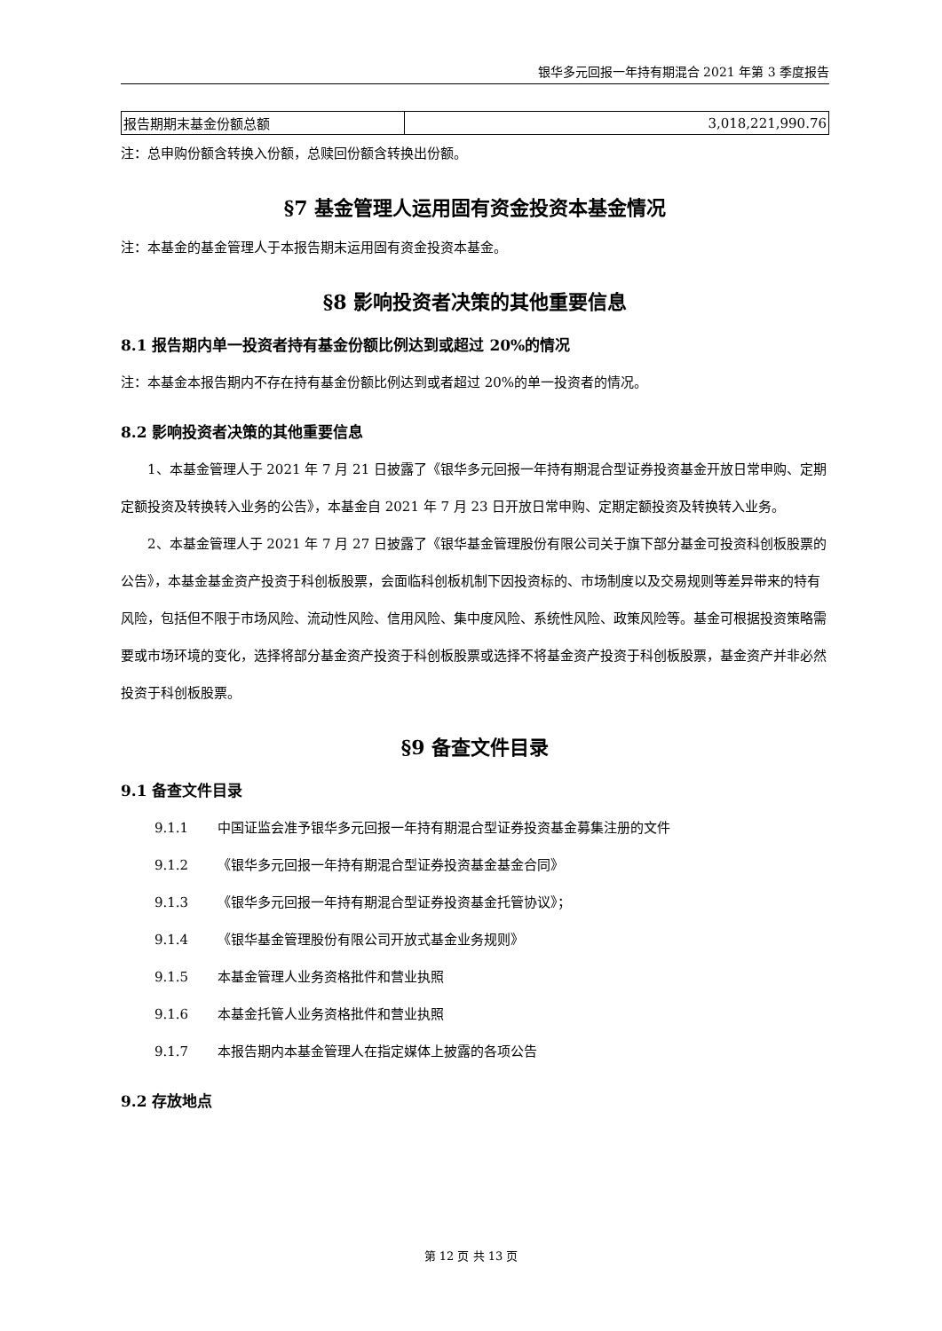银华多元回报一年持有期混合 2021 年第 3 季度报告
| 报告期期末基金份额总额 | 3,018,221,990.76 |
注：总申购份额含转换入份额，总赎回份额含转换出份额。
§7 基金管理人运用固有资金投资本基金情况
注：本基金的基金管理人于本报告期末运用固有资金投资本基金。
§8 影响投资者决策的其他重要信息
8.1 报告期内单一投资者持有基金份额比例达到或超过 20%的情况
注：本基金本报告期内不存在持有基金份额比例达到或者超过 20%的单一投资者的情况。
8.2 影响投资者决策的其他重要信息
1、本基金管理人于 2021 年 7 月 21 日披露了《银华多元回报一年持有期混合型证券投资基金开放日常申购、定期定额投资及转换转入业务的公告》，本基金自 2021 年 7 月 23 日开放日常申购、定期定额投资及转换转入业务。
2、本基金管理人于 2021 年 7 月 27 日披露了《银华基金管理股份有限公司关于旗下部分基金可投资科创板股票的公告》，本基金基金资产投资于科创板股票，会面临科创板机制下因投资标的、市场制度以及交易规则等差异带来的特有风险，包括但不限于市场风险、流动性风险、信用风险、集中度风险、系统性风险、政策风险等。基金可根据投资策略需要或市场环境的变化，选择将部分基金资产投资于科创板股票或选择不将基金资产投资于科创板股票，基金资产并非必然投资于科创板股票。
§9 备查文件目录
9.1 备查文件目录
9.1.1 中国证监会准予银华多元回报一年持有期混合型证券投资基金募集注册的文件
9.1.2 《银华多元回报一年持有期混合型证券投资基金基金合同》
9.1.3 《银华多元回报一年持有期混合型证券投资基金托管协议》；
9.1.4 《银华基金管理股份有限公司开放式基金业务规则》
9.1.5 本基金管理人业务资格批件和营业执照
9.1.6 本基金托管人业务资格批件和营业执照
9.1.7 本报告期内本基金管理人在指定媒体上披露的各项公告
9.2 存放地点
第 12 页 共 13 页